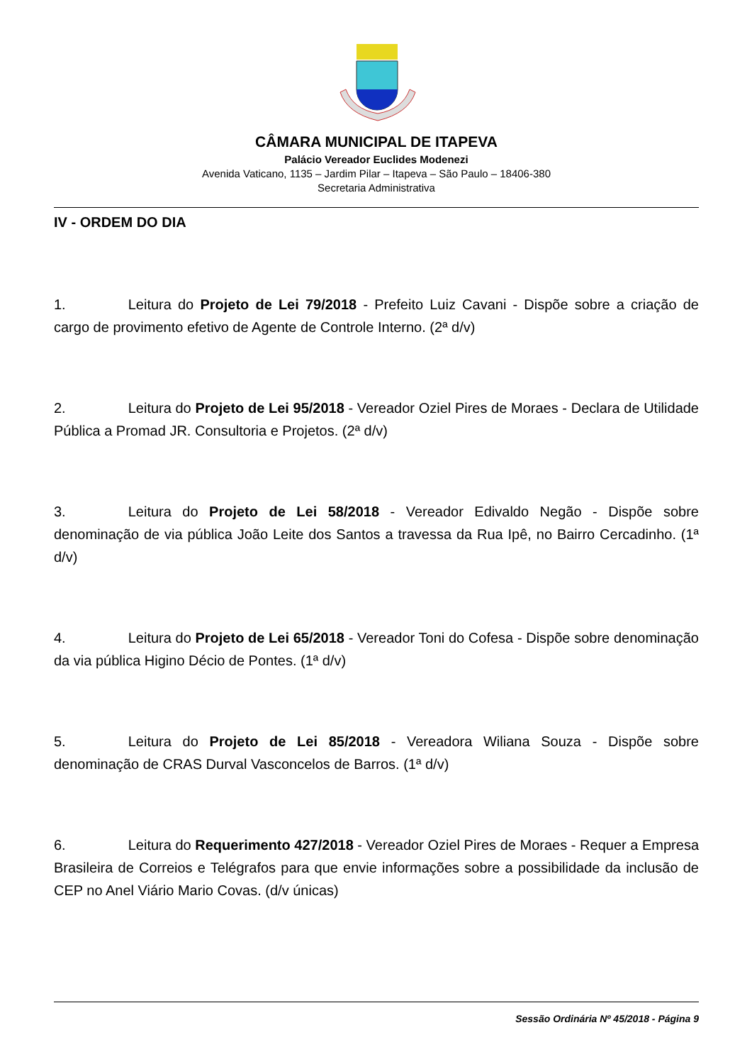CÂMARA MUNICIPAL DE ITAPEVA
Palácio Vereador Euclides Modenezi
Avenida Vaticano, 1135 – Jardim Pilar – Itapeva – São Paulo – 18406-380
Secretaria Administrativa
IV - ORDEM DO DIA
1. Leitura do Projeto de Lei 79/2018 - Prefeito Luiz Cavani - Dispõe sobre a criação de cargo de provimento efetivo de Agente de Controle Interno. (2ª d/v)
2. Leitura do Projeto de Lei 95/2018 - Vereador Oziel Pires de Moraes - Declara de Utilidade Pública a Promad JR. Consultoria e Projetos. (2ª d/v)
3. Leitura do Projeto de Lei 58/2018 - Vereador Edivaldo Negão - Dispõe sobre denominação de via pública João Leite dos Santos a travessa da Rua Ipê, no Bairro Cercadinho. (1ª d/v)
4. Leitura do Projeto de Lei 65/2018 - Vereador Toni do Cofesa - Dispõe sobre denominação da via pública Higino Décio de Pontes. (1ª d/v)
5. Leitura do Projeto de Lei 85/2018 - Vereadora Wiliana Souza - Dispõe sobre denominação de CRAS Durval Vasconcelos de Barros. (1ª d/v)
6. Leitura do Requerimento 427/2018 - Vereador Oziel Pires de Moraes - Requer a Empresa Brasileira de Correios e Telégrafos para que envie informações sobre a possibilidade da inclusão de CEP no Anel Viário Mario Covas. (d/v únicas)
Sessão Ordinária Nº 45/2018 - Página 9